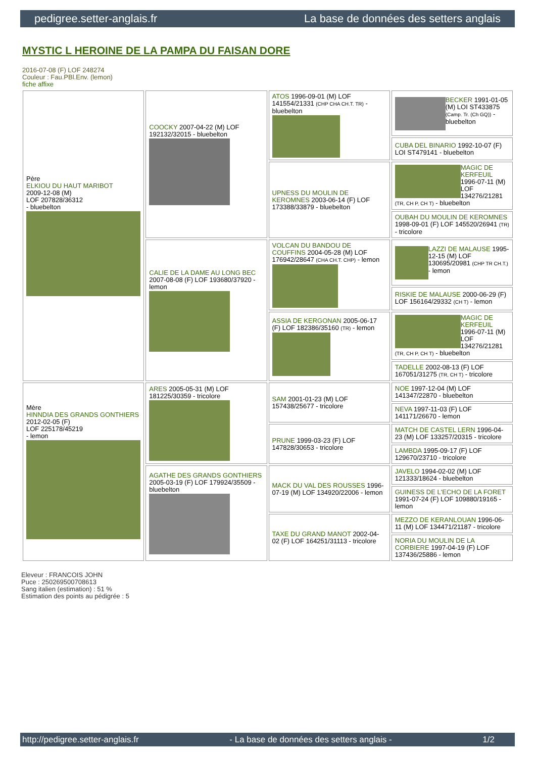pedigree.setter-anglais.fr La base de données des setters anglais
MYSTIC L HEROINE DE LA PAMPA DU FAISAN DORE
2016-07-08 (F) LOF 248274
Couleur : Fau.PBl.Env. (lemon)
fiche affixe
| Père ELKIOU DU HAUT MARIBOT 2009-12-08 (M) LOF 207828/36312 - bluebelton | COOCKY 2007-04-22 (M) LOF 192132/32015 - bluebelton | ATOS 1996-09-01 (M) LOF 141554/21331 (CHP CHA CH.T. TR) - bluebelton | BECKER 1991-01-05 (M) LOI ST433875 (Camp. Tr. (Ch GQ)) - bluebelton |
| | | | CUBA DEL BINARIO 1992-10-07 (F) LOI ST479141 - bluebelton |
| | | UPNESS DU MOULIN DE KEROMNES 2003-06-14 (F) LOF 173388/33879 - bluebelton | MAGIC DE KERFEUIL 1996-07-11 (M) LOF 134276/21281 (TR, CH P, CH T) - bluebelton |
| | | | OUBAH DU MOULIN DE KEROMNES 1998-09-01 (F) LOF 145520/26941 (TR) - tricolore |
| | CALIE DE LA DAME AU LONG BEC 2007-08-08 (F) LOF 193680/37920 - lemon | VOLCAN DU BANDOU DE COUFFINS 2004-05-28 (M) LOF 176942/28647 (CHA CH.T. CHP) - lemon | LAZZI DE MALAUSE 1995-12-15 (M) LOF 130695/20981 (CHP TR CH.T.) - lemon |
| | | | RISKIE DE MALAUSE 2000-06-29 (F) LOF 156164/29332 (CH T) - lemon |
| | | ASSIA DE KERGONAN 2005-06-17 (F) LOF 182386/35160 (TR) - lemon | MAGIC DE KERFEUIL 1996-07-11 (M) LOF 134276/21281 (TR, CH P, CH T) - bluebelton |
| | | | TADELLE 2002-08-13 (F) LOF 167051/31275 (TR, CH T) - tricolore |
| Mère HINNDIA DES GRANDS GONTHIERS 2012-02-05 (F) LOF 225178/45219 - lemon | ARES 2005-05-31 (M) LOF 181225/30359 - tricolore | SAM 2001-01-23 (M) LOF 157438/25677 - tricolore | NOE 1997-12-04 (M) LOF 141347/22870 - bluebelton |
| | | | NEVA 1997-11-03 (F) LOF 141171/26670 - lemon |
| | | PRUNE 1999-03-23 (F) LOF 147828/30653 - tricolore | MATCH DE CASTEL LERN 1996-04-23 (M) LOF 133257/20315 - tricolore |
| | | | LAMBDA 1995-09-17 (F) LOF 129670/23710 - tricolore |
| | AGATHE DES GRANDS GONTHIERS 2005-03-19 (F) LOF 179924/35509 - bluebelton | MACK DU VAL DES ROUSSES 1996-07-19 (M) LOF 134920/22006 - lemon | JAVELO 1994-02-02 (M) LOF 121333/18624 - bluebelton |
| | | | GUINESS DE L'ECHO DE LA FORET 1991-07-24 (F) LOF 109880/19165 - lemon |
| | | TAXE DU GRAND MANOT 2002-04-02 (F) LOF 164251/31113 - tricolore | MEZZO DE KERANLOUAN 1996-06-11 (M) LOF 134471/21187 - tricolore |
| | | | NORIA DU MOULIN DE LA CORBIERE 1997-04-19 (F) LOF 137436/25886 - lemon |
Eleveur : FRANCOIS JOHN
Puce : 250269500708613
Sang italien (estimation) : 51 %
Estimation des points au pédigrée : 5
http://pedigree.setter-anglais.fr - La base de données des setters anglais - 1/2